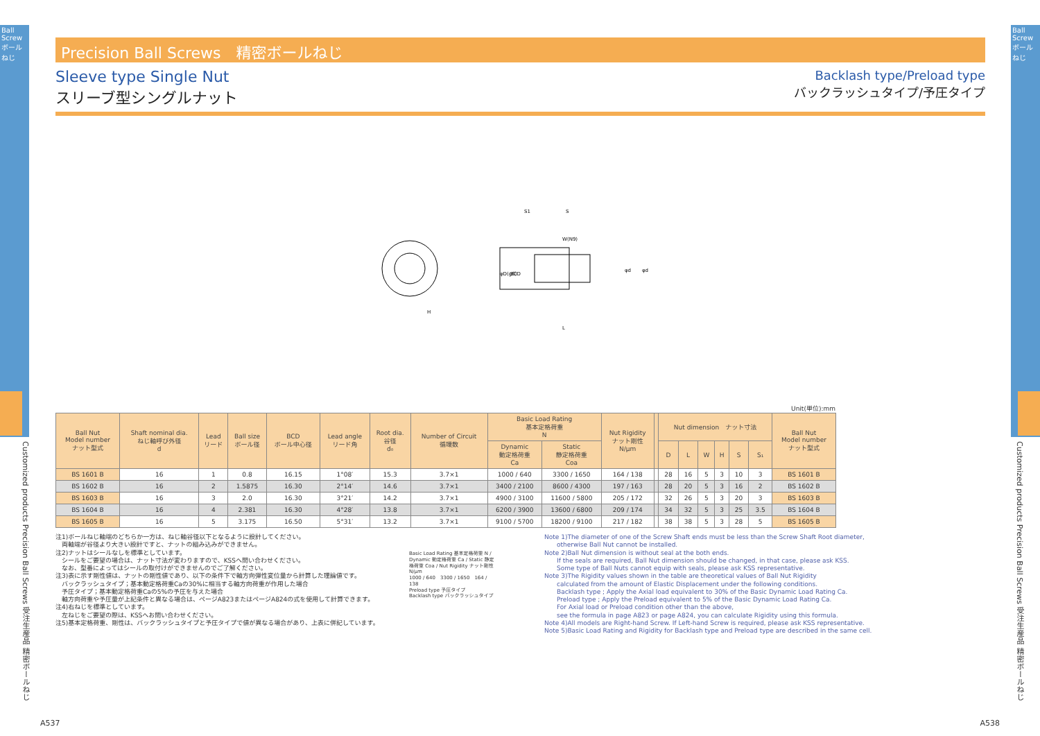Ball Screw ボールねじ
Customized products Precision Ball Screws 受注生産品 精密ボールねじ
Ball Screw ボールねじ
Customized products Precision Ball Screws 受注生産品 精密ボールねじ
Precision Ball Screws　精密ボールねじ
Sleeve type Single Nut
スリーブ型シングルナット
Backlash type/Preload type
バックラッシュタイプ/予圧タイプ
S1
S
W(N9)
φD(g6)
BCD
φd
φd
H
L
Unit(単位):mm
| Ball Nut Model number ナット型式 | Shaft nominal dia. ねじ軸呼び外径 d | Lead リード | Ball size ボール径 | BCD ボール中心径 | Lead angle リード角 | Root dia. 谷径 d₀ | Number of Circuit 循環数 | Basic Load Rating 基本定格荷重 N | | Nut Rigidity ナット剛性 N/μm | | Nut dimension ナット寸法 | | | | | | Ball Nut Model number ナット型式 |
| --- | --- | --- | --- | --- | --- | --- | --- | --- | --- | --- | --- | --- | --- | --- | --- | --- | --- | --- |
| | | | | | | | | Dynamic 動定格荷重 Ca | Static 静定格荷重 Coa | | | D | L | W | H | S | S₁ | |
| BS 1601 B | 16 | 1 | 0.8 | 16.15 | 1°08′ | 15.3 | 3.7×1 | 1000 / 640 | 3300 / 1650 | 164 / 138 | | 28 | 16 | 5 | 3 | 10 | 3 | BS 1601 B |
| BS 1602 B | 16 | 2 | 1.5875 | 16.30 | 2°14′ | 14.6 | 3.7×1 | 3400 / 2100 | 8600 / 4300 | 197 / 163 | | 28 | 20 | 5 | 3 | 16 | 2 | BS 1602 B |
| BS 1603 B | 16 | 3 | 2.0 | 16.30 | 3°21′ | 14.2 | 3.7×1 | 4900 / 3100 | 11600 / 5800 | 205 / 172 | | 32 | 26 | 5 | 3 | 20 | 3 | BS 1603 B |
| BS 1604 B | 16 | 4 | 2.381 | 16.30 | 4°28′ | 13.8 | 3.7×1 | 6200 / 3900 | 13600 / 6800 | 209 / 174 | | 34 | 32 | 5 | 3 | 25 | 3.5 | BS 1604 B |
| BS 1605 B | 16 | 5 | 3.175 | 16.50 | 5°31′ | 13.2 | 3.7×1 | 9100 / 5700 | 18200 / 9100 | 217 / 182 | | 38 | 38 | 5 | 3 | 28 | 5 | BS 1605 B |
注1)ボールねじ軸端のどちらか一方は、ねじ軸谷径以下となるように設計してください。
　両軸端が谷径より大きい設計ですと、ナットの組み込みができません。
注2)ナットはシールなしを標準としています。
　シールをご要望の場合は、ナット寸法が変わりますので、KSSへ問い合わせください。
　なお、型番によってはシールの取付けができませんのでご了解ください。
注3)表に示す剛性値は、ナットの剛性値であり、以下の条件下で軸方向弾性変位量から計算した理論値です。
　バックラッシュタイプ；基本動定格荷重Caの30%に相当する軸方向荷重が作用した場合
　予圧タイプ；基本動定格荷重Caの5%の予圧を与えた場合
　軸方向荷重や予圧量が上記条件と異なる場合は、ページA823またはページA824の式を使用して計算できます。
注4)右ねじを標準としています。
　左ねじをご要望の際は、KSSへお問い合わせください。
注5)基本定格荷重、剛性は、バックラッシュタイプと予圧タイプで値が異なる場合があり、上表に併記しています。
Basic Load Rating 基本定格荷重 N / Dynamic 動定格荷重 Ca / Static 静定格荷重 Coa / Nut Rigidity ナット剛性 N/μm
1000 / 640　3300 / 1650　164 / 138
Preload type 予圧タイプ
Backlash type バックラッシュタイプ
Note 1)The diameter of one of the Screw Shaft ends must be less than the Screw Shaft Root diameter,
　　otherwise Ball Nut cannot be installed.
Note 2)Ball Nut dimension is without seal at the both ends.
　　If the seals are required, Ball Nut dimension should be changed, in that case, please ask KSS.
　　Some type of Ball Nuts cannot equip with seals, please ask KSS representative.
Note 3)The Rigidity values shown in the table are theoretical values of Ball Nut Rigidity
　　calculated from the amount of Elastic Displacement under the following conditions.
　　Backlash type ; Apply the Axial load equivalent to 30% of the Basic Dynamic Load Rating Ca.
　　Preload type ; Apply the Preload equivalent to 5% of the Basic Dynamic Load Rating Ca.
　　For Axial load or Preload condition other than the above,
　　see the formula in page A823 or page A824, you can calculate Rigidity using this formula.
Note 4)All models are Right-hand Screw. If Left-hand Screw is required, please ask KSS representative.
Note 5)Basic Load Rating and Rigidity for Backlash type and Preload type are described in the same cell.
A537 A538